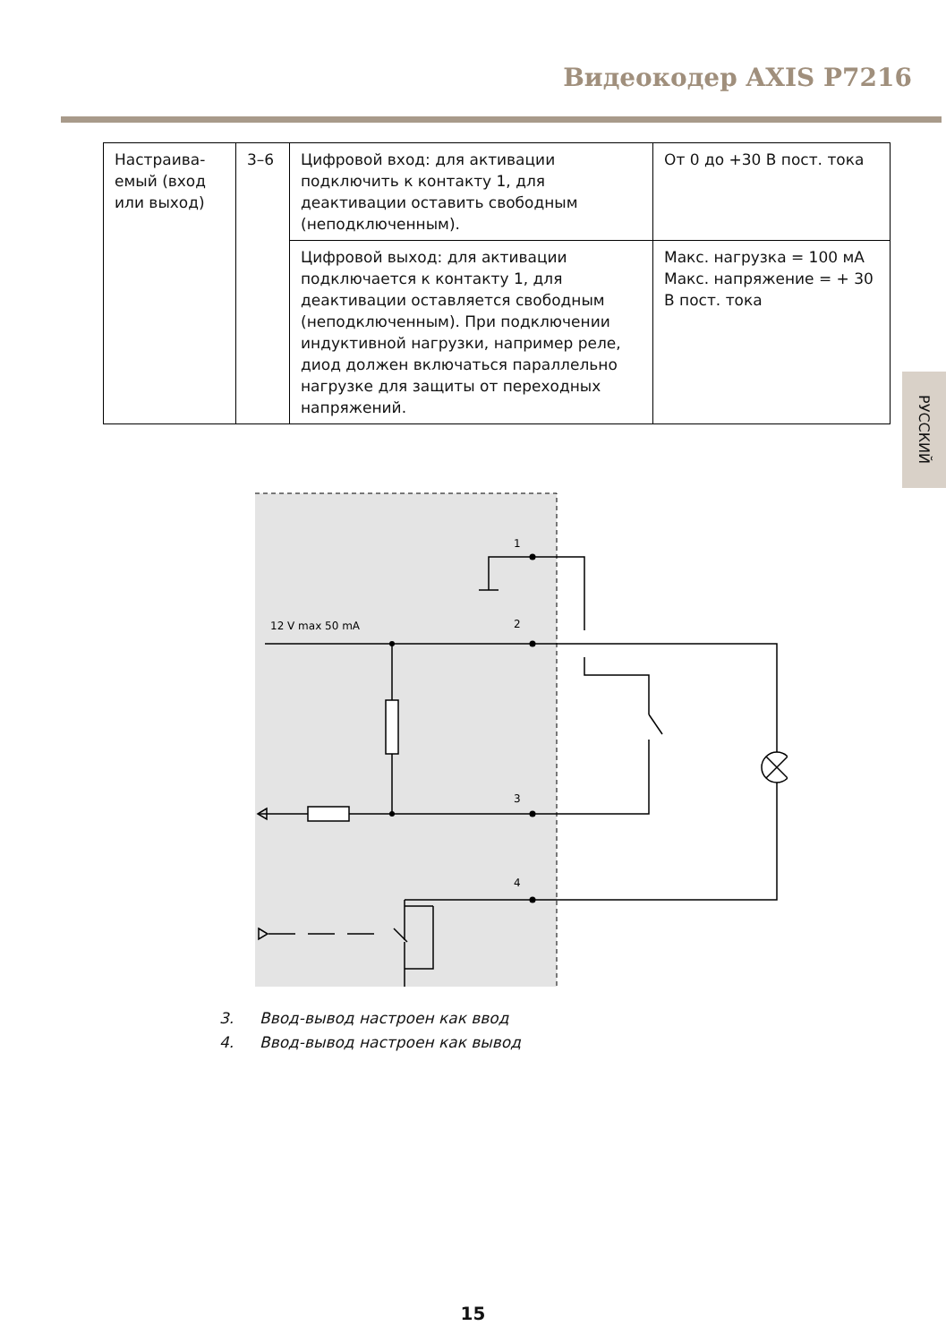Видеокодер AXIS P7216
| Настраива-емый (вход или выход) | 3–6 | Цифровой вход: для активации подключить к контакту 1, для деактивации оставить свободным (неподключенным). | От 0 до +30 В пост. тока |
| | | Цифровой выход: для активации подключается к контакту 1, для деактивации оставляется свободным (неподключенным). При подключении индуктивной нагрузки, например реле, диод должен включаться параллельно нагрузке для защиты от переходных напряжений. | Макс. нагрузка = 100 мА Макс. напряжение = + 30 В пост. тока |
РУССКИЙ
1
2
3
4
12 V max 50 mA
3. Ввод-вывод настроен как ввод
4. Ввод-вывод настроен как вывод
15